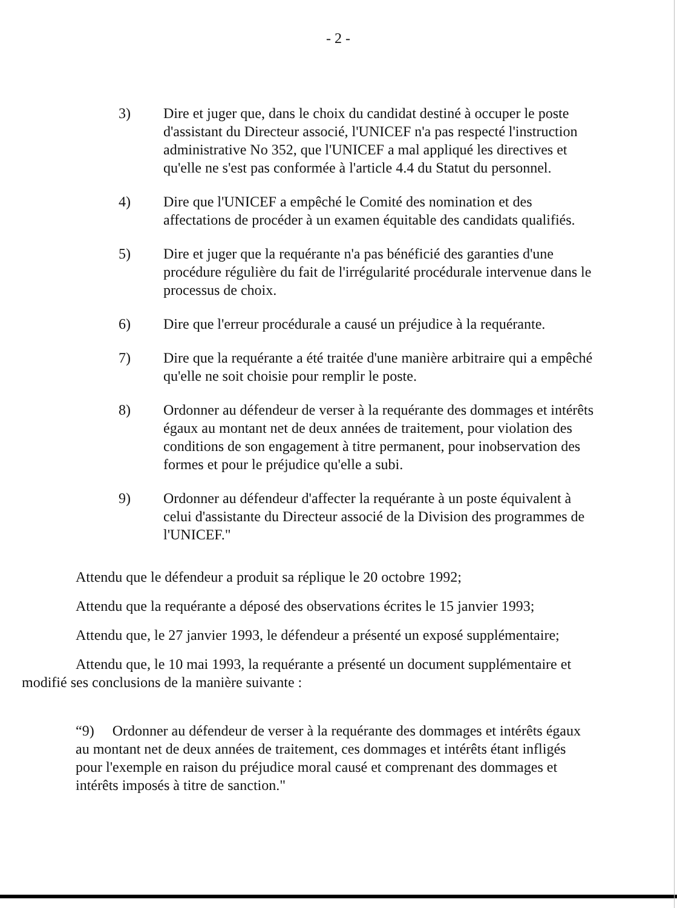- 2 -
3) Dire et juger que, dans le choix du candidat destiné à occuper le poste d'assistant du Directeur associé, l'UNICEF n'a pas respecté l'instruction administrative No 352, que l'UNICEF a mal appliqué les directives et qu'elle ne s'est pas conformée à l'article 4.4 du Statut du personnel.
4) Dire que l'UNICEF a empêché le Comité des nomination et des affectations de procéder à un examen équitable des candidats qualifiés.
5) Dire et juger que la requérante n'a pas bénéficié des garanties d'une procédure régulière du fait de l'irrégularité procédurale intervenue dans le processus de choix.
6) Dire que l'erreur procédurale a causé un préjudice à la requérante.
7) Dire que la requérante a été traitée d'une manière arbitraire qui a empêché qu'elle ne soit choisie pour remplir le poste.
8) Ordonner au défendeur de verser à la requérante des dommages et intérêts égaux au montant net de deux années de traitement, pour violation des conditions de son engagement à titre permanent, pour inobservation des formes et pour le préjudice qu'elle a subi.
9) Ordonner au défendeur d'affecter la requérante à un poste équivalent à celui d'assistante du Directeur associé de la Division des programmes de l'UNICEF."
Attendu que le défendeur a produit sa réplique le 20 octobre 1992;
Attendu que la requérante a déposé des observations écrites le 15 janvier 1993;
Attendu que, le 27 janvier 1993, le défendeur a présenté un exposé supplémentaire;
Attendu que, le 10 mai 1993, la requérante a présenté un document supplémentaire et
modifié ses conclusions de la manière suivante :
“9) Ordonner au défendeur de verser à la requérante des dommages et intérêts égaux au montant net de deux années de traitement, ces dommages et intérêts étant infligés pour l'exemple en raison du préjudice moral causé et comprenant des dommages et intérêts imposés à titre de sanction."